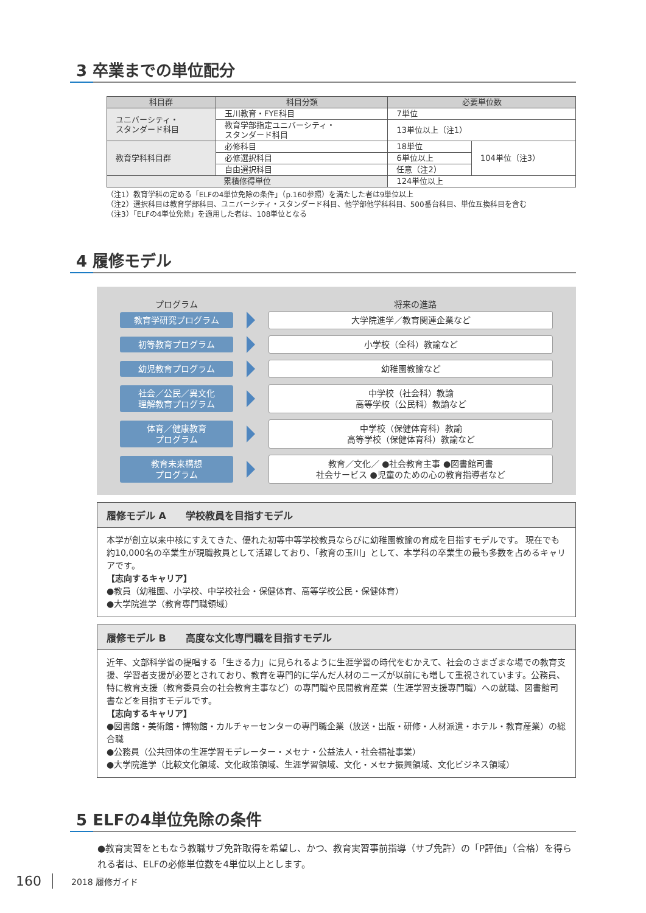3 卒業までの単位配分
| 科目群 | 科目分類 | 必要単位数 | |
| --- | --- | --- | --- |
| ユニバーシティ・ スタンダード科目 | 玉川教育・FYE科目 | 7単位 | |
| | 教育学部指定ユニバーシティ・ スタンダード科目 | 13単位以上（注1） | |
| 教育学科科目群 | 必修科目 | 18単位 | 104単位（注3） |
| | 必修選択科目 | 6単位以上 | |
| | 自由選択科目 | 任意（注2） | |
| 累積修得単位 | | 124単位以上 | |
（注1）教育学科の定める「ELFの4単位免除の条件」（p.160参照）を満たした者は9単位以上
（注2）選択科目は教育学部科目、ユニバーシティ・スタンダード科目、他学部他学科科目、500番台科目、単位互換科目を含む
（注3）「ELFの4単位免除」を適用した者は、108単位となる
4 履修モデル
プログラム 将来の進路
教育学研究プログラム 大学院進学／教育関連企業など
初等教育プログラム 小学校（全科）教諭など
幼児教育プログラム 幼稚園教諭など
社会／公民／異文化
理解教育プログラム
中学校（社会科）教諭
高等学校（公民科）教諭など
体育／健康教育
プログラム
中学校（保健体育科）教諭
高等学校（保健体育科）教諭など
教育未来構想
プログラム
教育／文化／ ●社会教育主事 ●図書館司書
社会サービス ●児童のための心の教育指導者など
履修モデル A　　学校教員を目指すモデル
本学が創立以来中核にすえてきた、優れた初等中等学校教員ならびに幼稚園教諭の育成を目指すモデルです。 現在でも約10,000名の卒業生が現職教員として活躍しており、「教育の玉川」として、本学科の卒業生の最も多数を占めるキャリアです。
【志向するキャリア】
●教員（幼稚園、小学校、中学校社会・保健体育、高等学校公民・保健体育）
●大学院進学（教育専門職領域）
履修モデル B　　高度な文化専門職を目指すモデル
近年、文部科学省の提唱する「生きる力」に見られるように生涯学習の時代をむかえて、社会のさまざまな場での教育支援、学習者支援が必要とされており、教育を専門的に学んだ人材のニーズが以前にも増して重視されています。公務員、特に教育支援（教育委員会の社会教育主事など）の専門職や民間教育産業（生涯学習支援専門職）への就職、図書館司書などを目指すモデルです。
【志向するキャリア】
●図書館・美術館・博物館・カルチャーセンターの専門職企業（放送・出版・研修・人材派遣・ホテル・教育産業）の総合職
●公務員（公共団体の生涯学習モデレーター・メセナ・公益法人・社会福祉事業）
●大学院進学（比較文化領域、文化政策領域、生涯学習領域、文化・メセナ振興領域、文化ビジネス領域）
5 ELFの4単位免除の条件
●教育実習をともなう教職サブ免許取得を希望し、かつ、教育実習事前指導（サブ免許）の「P評価」（合格）を得られる者は、ELFの必修単位数を4単位以上とします。
160 2018 履修ガイド